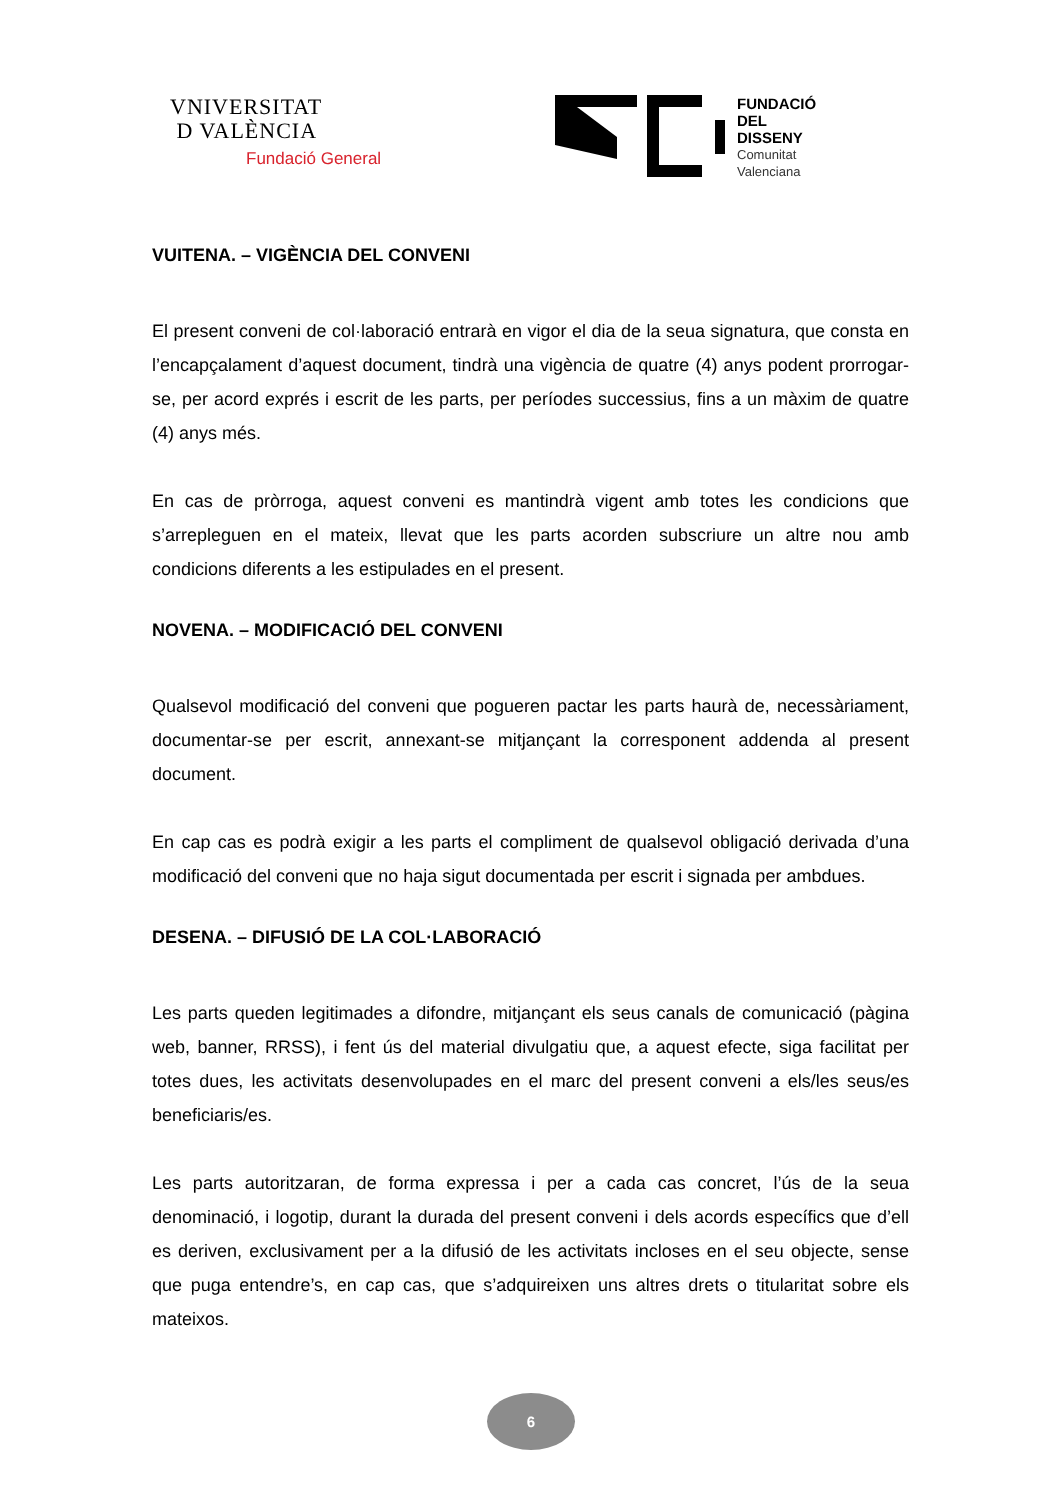VNIVERSITAT
D VALÈNCIA
Fundació General
FUNDACIÓ
DEL
DISSENY
Comunitat
Valenciana
VUITENA. – VIGÈNCIA DEL CONVENI
El present conveni de col·laboració entrarà en vigor el dia de la seua signatura, que consta en l’encapçalament d’aquest document, tindrà una vigència de quatre (4) anys podent prorrogar-se, per acord exprés i escrit de les parts, per períodes successius, fins a un màxim de quatre (4) anys més.
En cas de pròrroga, aquest conveni es mantindrà vigent amb totes les condicions que s’arrepleguen en el mateix, llevat que les parts acorden subscriure un altre nou amb condicions diferents a les estipulades en el present.
NOVENA. – MODIFICACIÓ DEL CONVENI
Qualsevol modificació del conveni que pogueren pactar les parts haurà de, necessàriament, documentar-se per escrit, annexant-se mitjançant la corresponent addenda al present document.
En cap cas es podrà exigir a les parts el compliment de qualsevol obligació derivada d’una modificació del conveni que no haja sigut documentada per escrit i signada per ambdues.
DESENA. – DIFUSIÓ DE LA COL·LABORACIÓ
Les parts queden legitimades a difondre, mitjançant els seus canals de comunicació (pàgina web, banner, RRSS), i fent ús del material divulgatiu que, a aquest efecte, siga facilitat per totes dues, les activitats desenvolupades en el marc del present conveni a els/les seus/es beneficiaris/es.
Les parts autoritzaran, de forma expressa i per a cada cas concret, l’ús de la seua denominació, i logotip, durant la durada del present conveni i dels acords específics que d’ell es deriven, exclusivament per a la difusió de les activitats incloses en el seu objecte, sense que puga entendre’s, en cap cas, que s’adquireixen uns altres drets o titularitat sobre els mateixos.
6